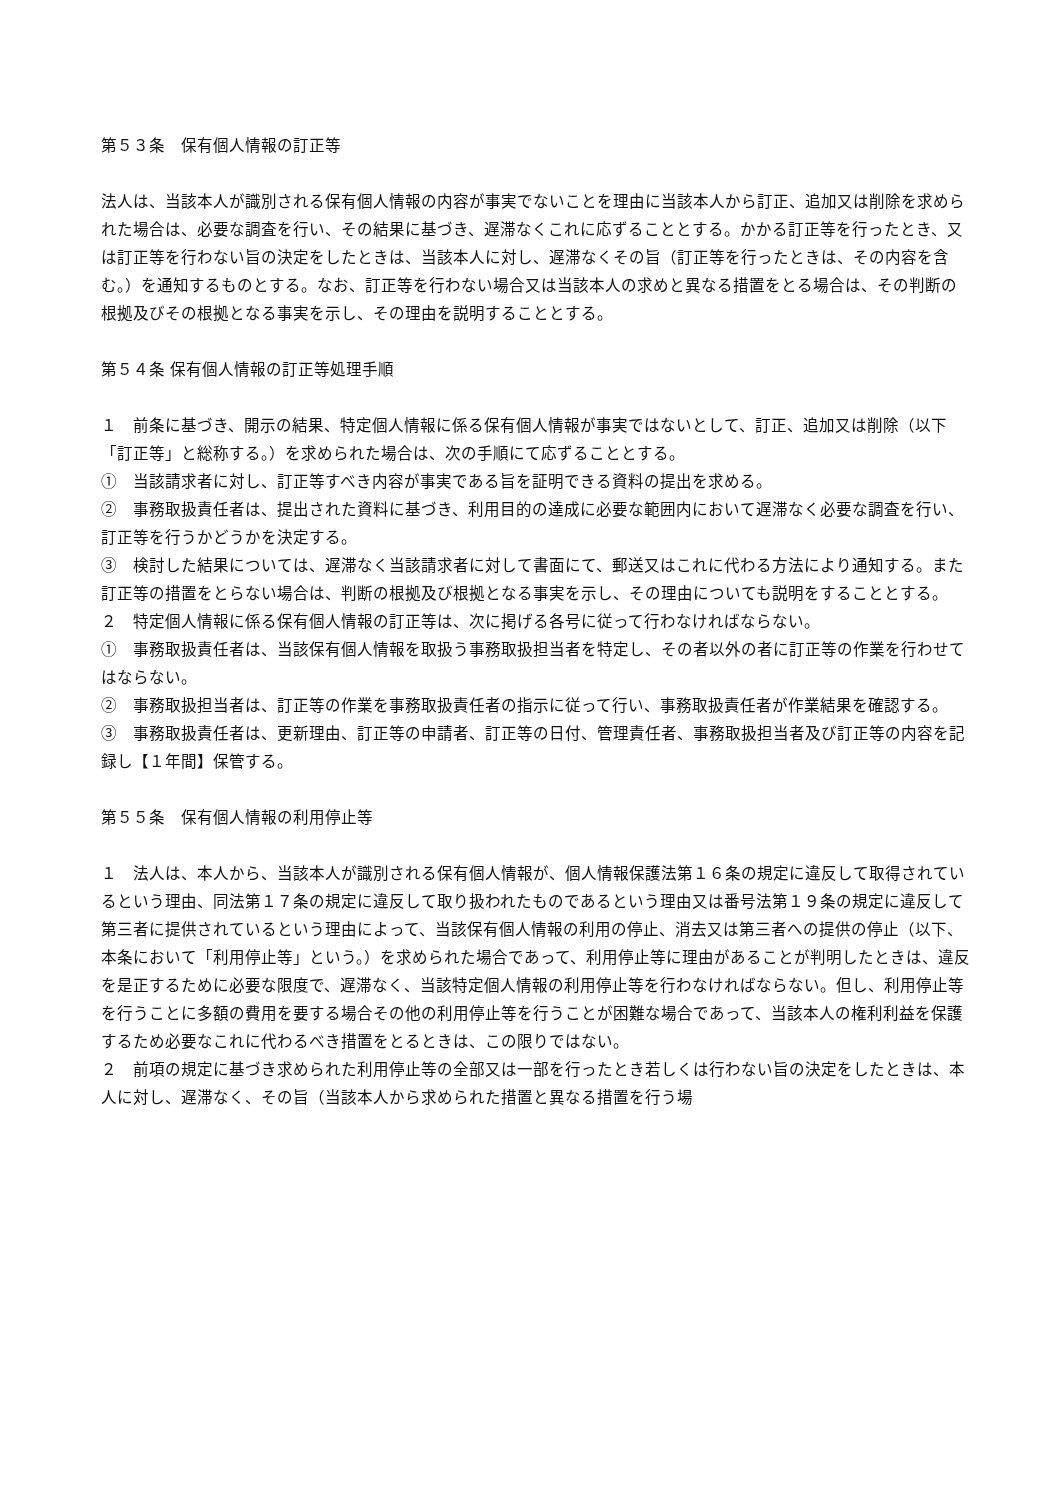第５３条　保有個人情報の訂正等
法人は、当該本人が識別される保有個人情報の内容が事実でないことを理由に当該本人から訂正、追加又は削除を求められた場合は、必要な調査を行い、その結果に基づき、遅滞なくこれに応ずることとする。かかる訂正等を行ったとき、又は訂正等を行わない旨の決定をしたときは、当該本人に対し、遅滞なくその旨（訂正等を行ったときは、その内容を含む。）を通知するものとする。なお、訂正等を行わない場合又は当該本人の求めと異なる措置をとる場合は、その判断の根拠及びその根拠となる事実を示し、その理由を説明することとする。
第５４条 保有個人情報の訂正等処理手順
１　前条に基づき、開示の結果、特定個人情報に係る保有個人情報が事実ではないとして、訂正、追加又は削除（以下「訂正等」と総称する。）を求められた場合は、次の手順にて応ずることとする。
①　当該請求者に対し、訂正等すべき内容が事実である旨を証明できる資料の提出を求める。
②　事務取扱責任者は、提出された資料に基づき、利用目的の達成に必要な範囲内において遅滞なく必要な調査を行い、訂正等を行うかどうかを決定する。
③　検討した結果については、遅滞なく当該請求者に対して書面にて、郵送又はこれに代わる方法により通知する。また訂正等の措置をとらない場合は、判断の根拠及び根拠となる事実を示し、その理由についても説明をすることとする。
２　特定個人情報に係る保有個人情報の訂正等は、次に掲げる各号に従って行わなければならない。
①　事務取扱責任者は、当該保有個人情報を取扱う事務取扱担当者を特定し、その者以外の者に訂正等の作業を行わせてはならない。
②　事務取扱担当者は、訂正等の作業を事務取扱責任者の指示に従って行い、事務取扱責任者が作業結果を確認する。
③　事務取扱責任者は、更新理由、訂正等の申請者、訂正等の日付、管理責任者、事務取扱担当者及び訂正等の内容を記録し【１年間】保管する。
第５５条　保有個人情報の利用停止等
１　法人は、本人から、当該本人が識別される保有個人情報が、個人情報保護法第１６条の規定に違反して取得されているという理由、同法第１７条の規定に違反して取り扱われたものであるという理由又は番号法第１９条の規定に違反して第三者に提供されているという理由によって、当該保有個人情報の利用の停止、消去又は第三者への提供の停止（以下、本条において「利用停止等」という。）を求められた場合であって、利用停止等に理由があることが判明したときは、違反を是正するために必要な限度で、遅滞なく、当該特定個人情報の利用停止等を行わなければならない。但し、利用停止等を行うことに多額の費用を要する場合その他の利用停止等を行うことが困難な場合であって、当該本人の権利利益を保護するため必要なこれに代わるべき措置をとるときは、この限りではない。
２　前項の規定に基づき求められた利用停止等の全部又は一部を行ったとき若しくは行わない旨の決定をしたときは、本人に対し、遅滞なく、その旨（当該本人から求められた措置と異なる措置を行う場